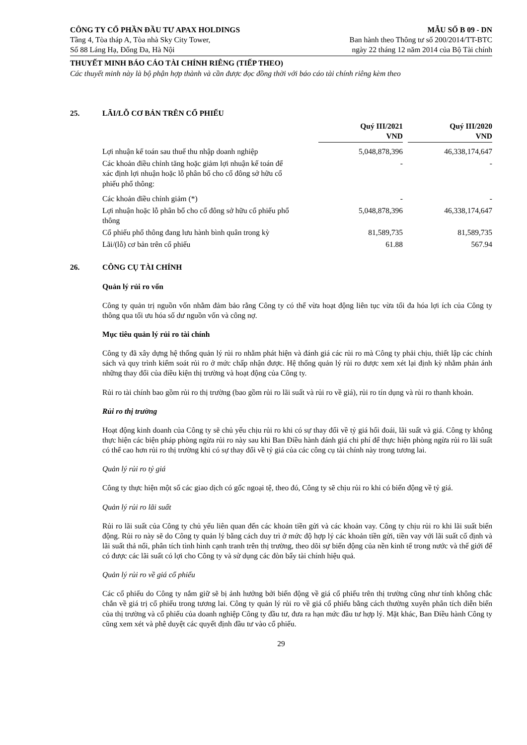CÔNG TY CỔ PHẦN ĐẦU TƯ APAX HOLDINGS
Tầng 4, Tòa tháp A, Tòa nhà Sky City Tower,
Số 88 Láng Hạ, Đống Đa, Hà Nội
MẪU SỐ B 09 - DN
Ban hành theo Thông tư số 200/2014/TT-BTC
ngày 22 tháng 12 năm 2014 của Bộ Tài chính
THUYẾT MINH BÁO CÁO TÀI CHÍNH RIÊNG (TIẾP THEO)
Các thuyết minh này là bộ phận hợp thành và cần được đọc đồng thời với báo cáo tài chính riêng kèm theo
25. LÃI/LỖ CƠ BẢN TRÊN CỔ PHIẾU
| | Quý III/2021 VND | | Quý III/2020 VND |
| --- | --- | --- | --- |
| Lợi nhuận kế toán sau thuế thu nhập doanh nghiệp | 5,048,878,396 | | 46,338,174,647 |
| Các khoản điều chỉnh tăng hoặc giảm lợi nhuận kế toán để xác định lợi nhuận hoặc lỗ phân bổ cho cổ đông sở hữu cổ phiếu phổ thông: | - | | - |
| Các khoản điều chỉnh giảm (*) | - | | - |
| Lợi nhuận hoặc lỗ phân bổ cho cổ đông sở hữu cổ phiếu phổ thông | 5,048,878,396 | | 46,338,174,647 |
| Cổ phiếu phổ thông đang lưu hành bình quân trong kỳ | 81,589,735 | | 81,589,735 |
| Lãi/(lỗ) cơ bản trên cổ phiếu | 61.88 | | 567.94 |
26. CÔNG CỤ TÀI CHÍNH
Quản lý rủi ro vốn
Công ty quản trị nguồn vốn nhằm đảm bảo rằng Công ty có thể vừa hoạt động liên tục vừa tối đa hóa lợi ích của Công ty thông qua tối ưu hóa số dư nguồn vốn và công nợ.
Mục tiêu quản lý rủi ro tài chính
Công ty đã xây dựng hệ thống quản lý rủi ro nhằm phát hiện và đánh giá các rủi ro mà Công ty phải chịu, thiết lập các chính sách và quy trình kiểm soát rủi ro ở mức chấp nhận được. Hệ thống quản lý rủi ro được xem xét lại định kỳ nhằm phản ánh những thay đổi của điều kiện thị trường và hoạt động của Công ty.
Rủi ro tài chính bao gồm rủi ro thị trường (bao gồm rủi ro lãi suất và rủi ro về giá), rủi ro tín dụng và rủi ro thanh khoản.
Rủi ro thị trường
Hoạt động kinh doanh của Công ty sẽ chủ yếu chịu rủi ro khi có sự thay đổi về tỷ giá hối đoái, lãi suất và giá. Công ty không thực hiện các biện pháp phòng ngừa rủi ro này sau khi Ban Điều hành đánh giá chi phí để thực hiện phòng ngừa rủi ro lãi suất có thể cao hơn rủi ro thị trường khi có sự thay đổi về tỷ giá của các công cụ tài chính này trong tương lai.
Quản lý rủi ro tỷ giá
Công ty thực hiện một số các giao dịch có gốc ngoại tệ, theo đó, Công ty sẽ chịu rủi ro khi có biến động về tỷ giá.
Quản lý rủi ro lãi suất
Rủi ro lãi suất của Công ty chủ yếu liên quan đến các khoản tiền gửi và các khoản vay. Công ty chịu rủi ro khi lãi suất biến động. Rủi ro này sẽ do Công ty quản lý bằng cách duy trì ở mức độ hợp lý các khoản tiền gửi, tiền vay với lãi suất cố định và lãi suất thả nổi, phân tích tình hình cạnh tranh trên thị trường, theo dõi sự biến động của nền kinh tế trong nước và thế giới để có được các lãi suất có lợi cho Công ty và sử dụng các đòn bẩy tài chính hiệu quả.
Quản lý rủi ro về giá cổ phiếu
Các cổ phiếu do Công ty nắm giữ sẽ bị ảnh hưởng bởi biến động về giá cổ phiếu trên thị trường cũng như tính không chắc chắn về giá trị cổ phiếu trong tương lai. Công ty quản lý rủi ro về giá cổ phiếu bằng cách thường xuyên phân tích diễn biến của thị trường và cổ phiếu của doanh nghiệp Công ty đầu tư, đưa ra hạn mức đầu tư hợp lý. Mặt khác, Ban Điều hành Công ty cũng xem xét và phê duyệt các quyết định đầu tư vào cổ phiếu.
29